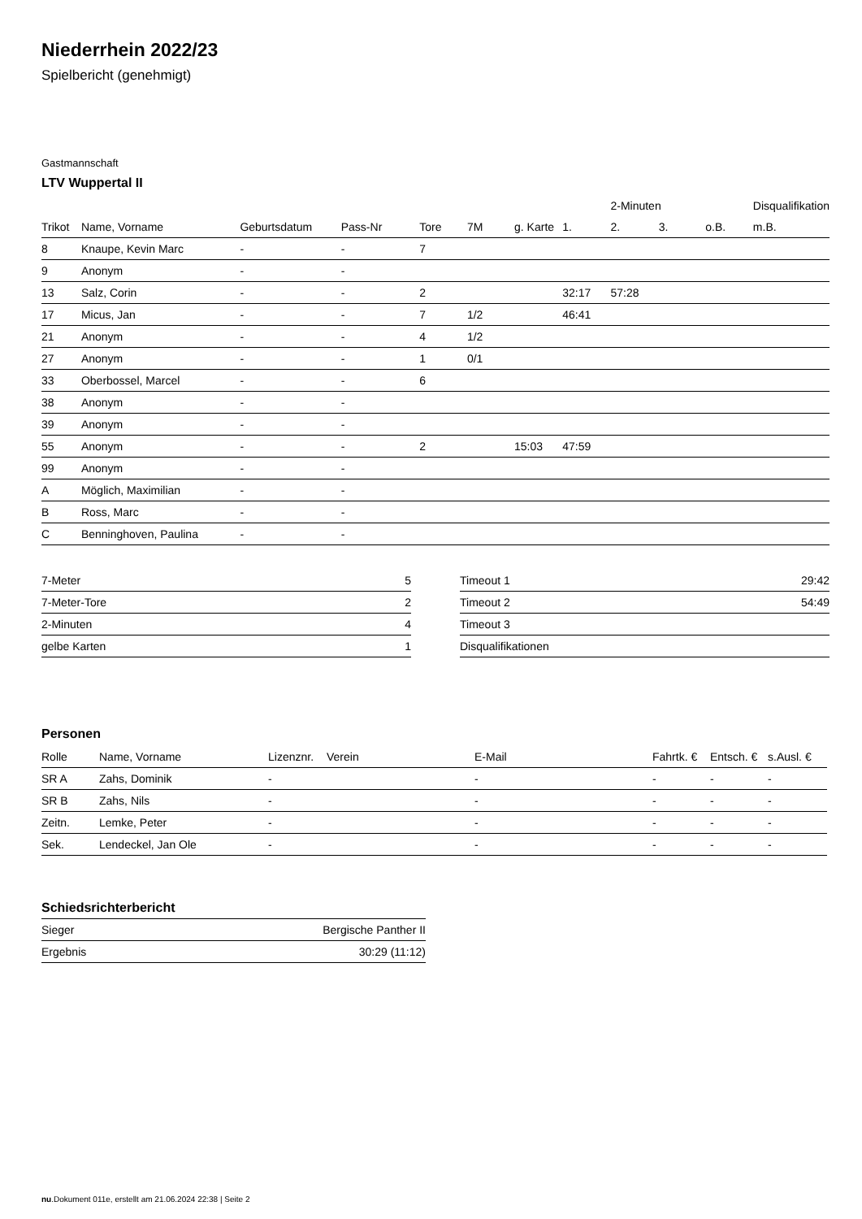Niederrhein 2022/23
Spielbericht (genehmigt)
Gastmannschaft
LTV Wuppertal II
| | | | | | | | | 2-Minuten | | | Disqualifikation |
| --- | --- | --- | --- | --- | --- | --- | --- | --- | --- | --- | --- |
| Trikot | Name, Vorname | Geburtsdatum | Pass-Nr | Tore | 7M | g. Karte | 1. | 2. | 3. | o.B. | m.B. |
| 8 | Knaupe, Kevin Marc | - | - | 7 | | | | | | | |
| 9 | Anonym | - | - | | | | | | | | |
| 13 | Salz, Corin | - | - | 2 | | | 32:17 | 57:28 | | | |
| 17 | Micus, Jan | - | - | 7 | 1/2 | | 46:41 | | | | |
| 21 | Anonym | - | - | 4 | 1/2 | | | | | | |
| 27 | Anonym | - | - | 1 | 0/1 | | | | | | |
| 33 | Oberbossel, Marcel | - | - | 6 | | | | | | | |
| 38 | Anonym | - | - | | | | | | | | |
| 39 | Anonym | - | - | | | | | | | | |
| 55 | Anonym | - | - | 2 | | 15:03 | 47:59 | | | | |
| 99 | Anonym | - | - | | | | | | | | |
| A | Möglich, Maximilian | - | - | | | | | | | | |
| B | Ross, Marc | - | - | | | | | | | | |
| C | Benninghoven, Paulina | - | - | | | | | | | | |
| 7-Meter | 5 |
| 7-Meter-Tore | 2 |
| 2-Minuten | 4 |
| gelbe Karten | 1 |
| Timeout 1 | 29:42 |
| Timeout 2 | 54:49 |
| Timeout 3 | |
| Disqualifikationen | |
Personen
| Rolle | Name, Vorname | Lizenznr. | Verein | E-Mail | Fahrtk. € | Entsch. € | s.Ausl. € |
| --- | --- | --- | --- | --- | --- | --- | --- |
| SR A | Zahs, Dominik | - | | - | - | - | - |
| SR B | Zahs, Nils | - | | - | - | - | - |
| Zeitn. | Lemke, Peter | - | | - | - | - | - |
| Sek. | Lendeckel, Jan Ole | - | | - | - | - | - |
Schiedsrichterbericht
| Sieger | Bergische Panther II |
| Ergebnis | 30:29 (11:12) |
nu.Dokument 011e, erstellt am 21.06.2024 22:38 | Seite 2